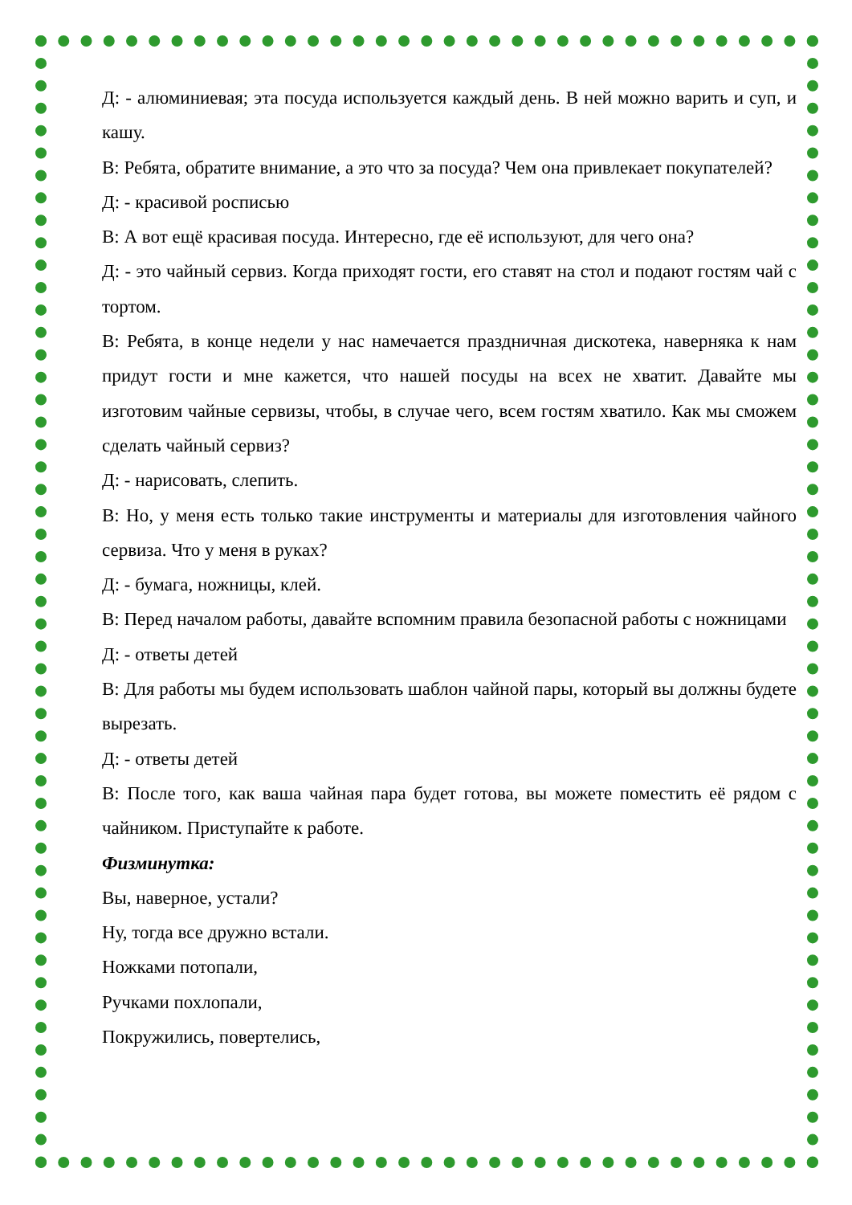Д: - алюминиевая; эта посуда используется каждый день. В ней можно варить и суп, и кашу.
В: Ребята, обратите внимание, а это что за посуда? Чем она привлекает покупателей?
Д: - красивой росписью
В: А вот ещё красивая посуда. Интересно, где её используют, для чего она?
Д: - это чайный сервиз. Когда приходят гости, его ставят на стол и подают гостям чай с тортом.
В: Ребята, в конце недели у нас намечается праздничная дискотека, наверняка к нам придут гости и мне кажется, что нашей посуды на всех не хватит. Давайте мы изготовим чайные сервизы, чтобы, в случае чего, всем гостям хватило. Как мы сможем сделать чайный сервиз?
Д: - нарисовать, слепить.
В: Но, у меня есть только такие инструменты и материалы для изготовления чайного сервиза. Что у меня в руках?
Д: - бумага, ножницы, клей.
В: Перед началом работы, давайте вспомним правила безопасной работы с ножницами
Д: - ответы детей
В: Для работы мы будем использовать шаблон чайной пары, который вы должны будете вырезать.
Д: - ответы детей
В: После того, как ваша чайная пара будет готова, вы можете поместить её рядом с чайником. Приступайте к работе.
Физминутка:
Вы, наверное, устали?
Ну, тогда все дружно встали.
Ножками потопали,
Ручками похлопали,
Покружились, повертелись,